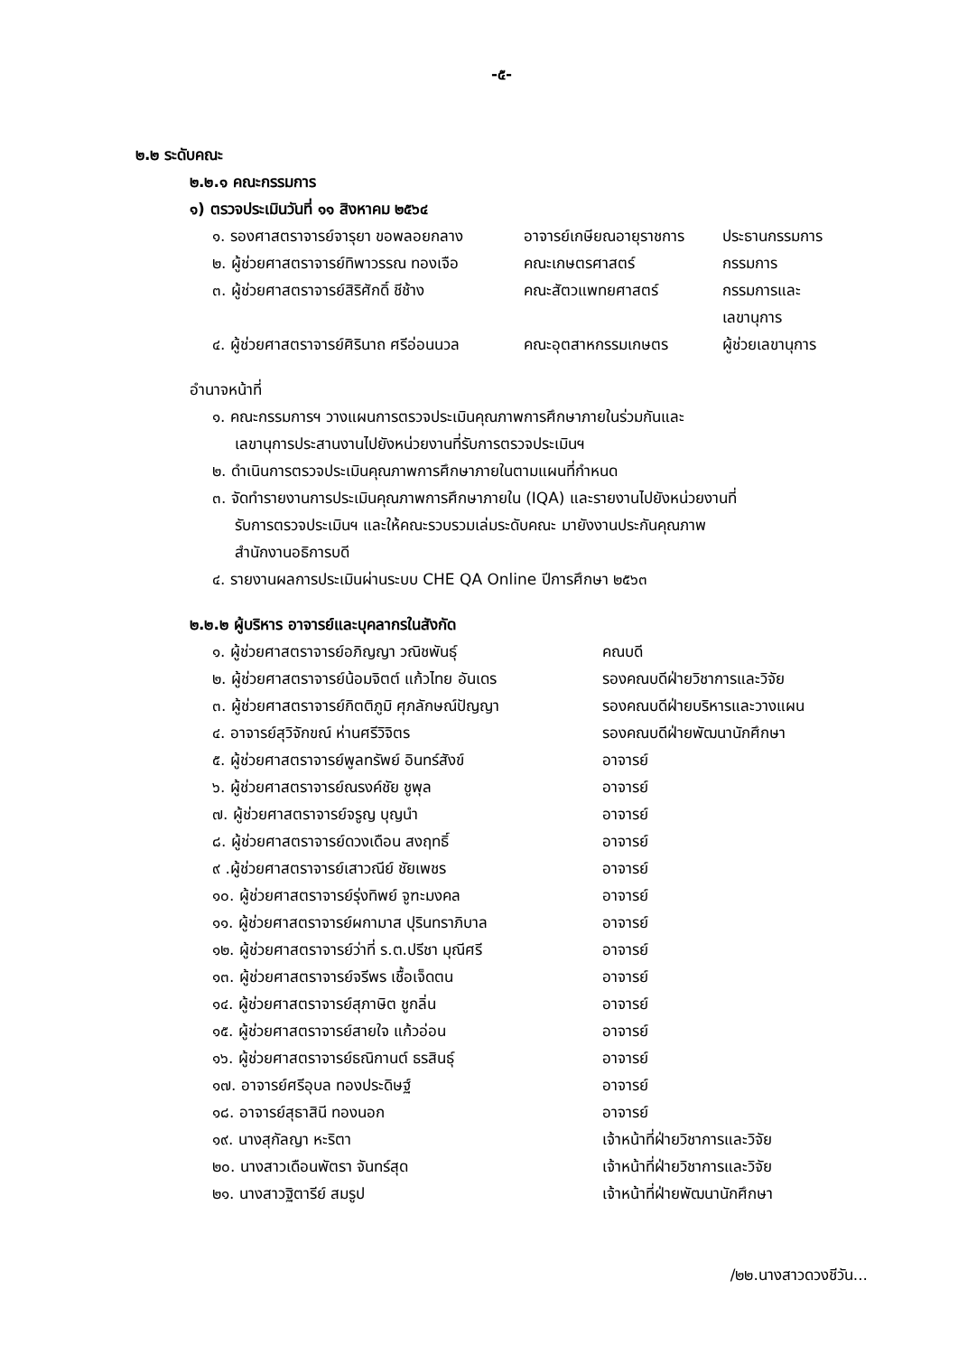-๕-
๒.๒ ระดับคณะ
๒.๒.๑ คณะกรรมการ
๑) ตรวจประเมินวันที่ ๑๑ สิงหาคม ๒๕๖๔
| ๑. รองศาสตราจารย์จารุยา ขอพลอยกลาง | อาจารย์เกษียณอายุราชการ | ประธานกรรมการ |
| ๒. ผู้ช่วยศาสตราจารย์ทิพาวรรณ ทองเจือ | คณะเกษตรศาสตร์ | กรรมการ |
| ๓. ผู้ช่วยศาสตราจารย์สิริศักดิ์ ชีช้าง | คณะสัตวแพทยศาสตร์ | กรรมการและ เลขานุการ |
| ๔. ผู้ช่วยศาสตราจารย์ศิรินาถ ศรีอ่อนนวล | คณะอุตสาหกรรมเกษตร | ผู้ช่วยเลขานุการ |
อำนาจหน้าที่
๑. คณะกรรมการฯ วางแผนการตรวจประเมินคุณภาพการศึกษาภายในร่วมกันและ
เลขานุการประสานงานไปยังหน่วยงานที่รับการตรวจประเมินฯ
๒. ดำเนินการตรวจประเมินคุณภาพการศึกษาภายในตามแผนที่กำหนด
๓. จัดทำรายงานการประเมินคุณภาพการศึกษาภายใน (IQA) และรายงานไปยังหน่วยงานที่
รับการตรวจประเมินฯ และให้คณะรวบรวมเล่มระดับคณะ มายังงานประกันคุณภาพ
สำนักงานอธิการบดี
๔. รายงานผลการประเมินผ่านระบบ CHE QA Online ปีการศึกษา ๒๕๖๓
๒.๒.๒ ผู้บริหาร อาจารย์และบุคลากรในสังกัด
| ๑. ผู้ช่วยศาสตราจารย์อภิญญา วณิชพันธุ์ | คณบดี |
| ๒. ผู้ช่วยศาสตราจารย์น้อมจิตต์ แก้วไทย อันเดร | รองคณบดีฝ่ายวิชาการและวิจัย |
| ๓. ผู้ช่วยศาสตราจารย์กิตติภูมิ ศุภลักษณ์ปัญญา | รองคณบดีฝ่ายบริหารและวางแผน |
| ๔. อาจารย์สุวิจักขณ์ ห่านศรีวิจิตร | รองคณบดีฝ่ายพัฒนานักศึกษา |
| ๕. ผู้ช่วยศาสตราจารย์พูลทรัพย์ อินทร์สังข์ | อาจารย์ |
| ๖. ผู้ช่วยศาสตราจารย์ณรงค์ชัย ชูพุล | อาจารย์ |
| ๗. ผู้ช่วยศาสตราจารย์จรูญ บุญนำ | อาจารย์ |
| ๘. ผู้ช่วยศาสตราจารย์ดวงเดือน สงฤทธิ์ | อาจารย์ |
| ๙ .ผู้ช่วยศาสตราจารย์เสาวณีย์ ชัยเพชร | อาจารย์ |
| ๑๐. ผู้ช่วยศาสตราจารย์รุ่งทิพย์ จูฑะมงคล | อาจารย์ |
| ๑๑. ผู้ช่วยศาสตราจารย์ผกามาส ปุรินทราภิบาล | อาจารย์ |
| ๑๒. ผู้ช่วยศาสตราจารย์ว่าที่ ร.ต.ปรีชา มุณีศรี | อาจารย์ |
| ๑๓. ผู้ช่วยศาสตราจารย์จรีพร เชื้อเจ็ดตน | อาจารย์ |
| ๑๔. ผู้ช่วยศาสตราจารย์สุภาษิต ชูกลิ่น | อาจารย์ |
| ๑๕. ผู้ช่วยศาสตราจารย์สายใจ แก้วอ่อน | อาจารย์ |
| ๑๖. ผู้ช่วยศาสตราจารย์ธณิกานต์ ธรสินธุ์ | อาจารย์ |
| ๑๗. อาจารย์ศรีอุบล ทองประดิษฐ์ | อาจารย์ |
| ๑๘. อาจารย์สุธาสินี ทองนอก | อาจารย์ |
| ๑๙. นางสุกัลญา หะริตา | เจ้าหน้าที่ฝ่ายวิชาการและวิจัย |
| ๒๐. นางสาวเดือนพัตรา จันทร์สุด | เจ้าหน้าที่ฝ่ายวิชาการและวิจัย |
| ๒๑. นางสาวฐิตารีย์ สมรูป | เจ้าหน้าที่ฝ่ายพัฒนานักศึกษา |
/๒๒.นางสาวดวงชีวัน...